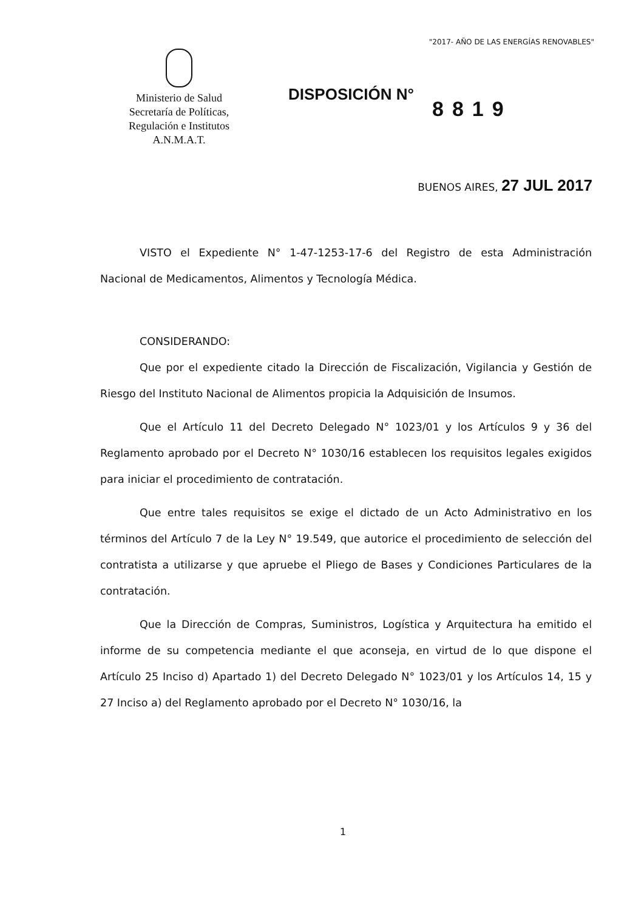"2017- AÑO DE LAS ENERGÍAS RENOVABLES"
Ministerio de Salud
Secretaría de Políticas,
Regulación e Institutos
A.N.M.A.T.
DISPOSICIÓN N°
8819
BUENOS AIRES, 27 JUL 2017
VISTO el Expediente N° 1-47-1253-17-6 del Registro de esta Administración Nacional de Medicamentos, Alimentos y Tecnología Médica.
CONSIDERANDO:
Que por el expediente citado la Dirección de Fiscalización, Vigilancia y Gestión de Riesgo del Instituto Nacional de Alimentos propicia la Adquisición de Insumos.
Que el Artículo 11 del Decreto Delegado N° 1023/01 y los Artículos 9 y 36 del Reglamento aprobado por el Decreto N° 1030/16 establecen los requisitos legales exigidos para iniciar el procedimiento de contratación.
Que entre tales requisitos se exige el dictado de un Acto Administrativo en los términos del Artículo 7 de la Ley N° 19.549, que autorice el procedimiento de selección del contratista a utilizarse y que apruebe el Pliego de Bases y Condiciones Particulares de la contratación.
Que la Dirección de Compras, Suministros, Logística y Arquitectura ha emitido el informe de su competencia mediante el que aconseja, en virtud de lo que dispone el Artículo 25 Inciso d) Apartado 1) del Decreto Delegado N° 1023/01 y los Artículos 14, 15 y 27 Inciso a) del Reglamento aprobado por el Decreto N° 1030/16, la
1